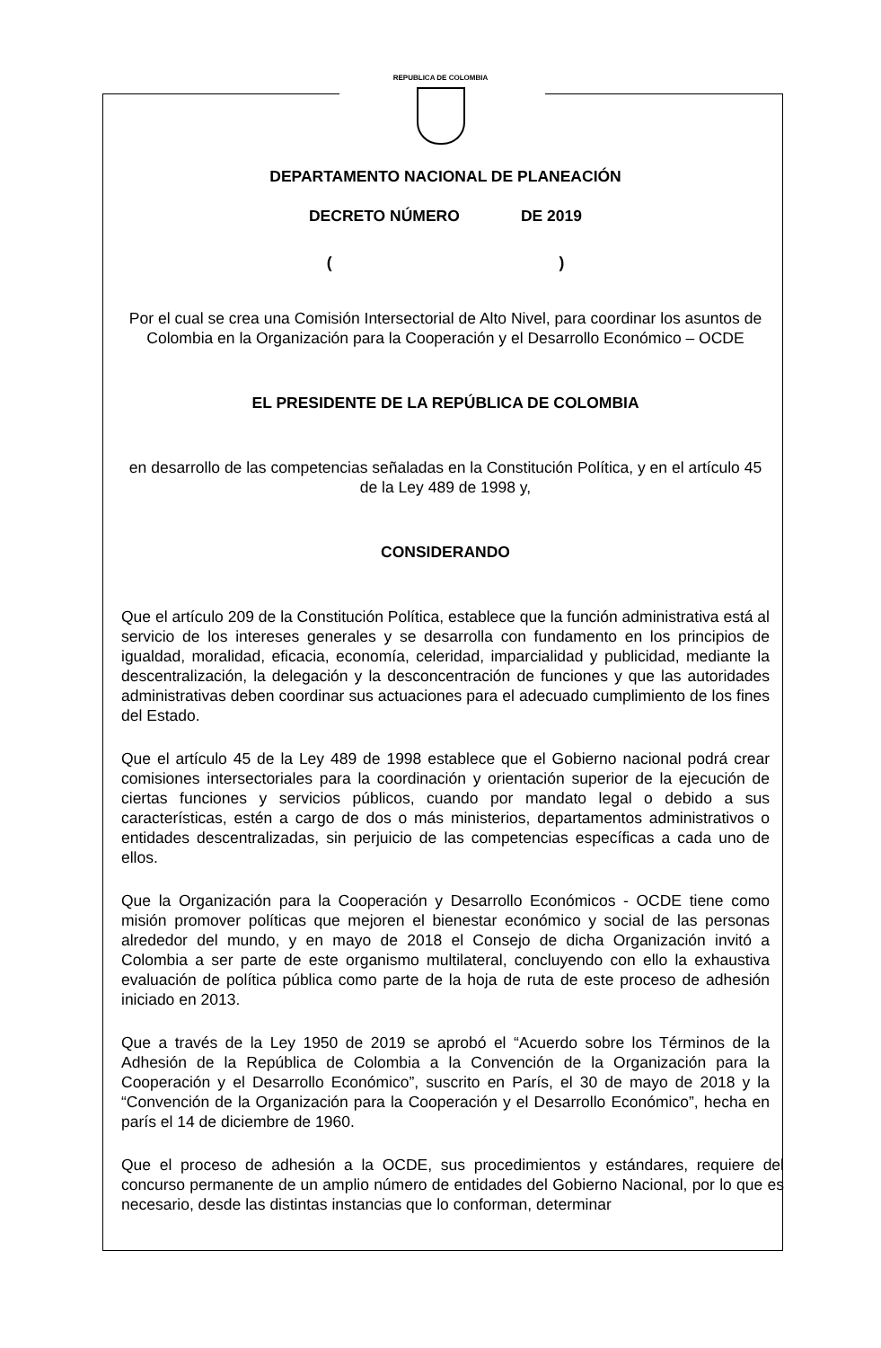REPUBLICA DE COLOMBIA
DEPARTAMENTO NACIONAL DE PLANEACIÓN
DECRETO NÚMERO DE 2019
( )
Por el cual se crea una Comisión Intersectorial de Alto Nivel, para coordinar los asuntos de Colombia en la Organización para la Cooperación y el Desarrollo Económico – OCDE
EL PRESIDENTE DE LA REPÚBLICA DE COLOMBIA
en desarrollo de las competencias señaladas en la Constitución Política, y en el artículo 45 de la Ley 489 de 1998 y,
CONSIDERANDO
Que el artículo 209 de la Constitución Política, establece que la función administrativa está al servicio de los intereses generales y se desarrolla con fundamento en los principios de igualdad, moralidad, eficacia, economía, celeridad, imparcialidad y publicidad, mediante la descentralización, la delegación y la desconcentración de funciones y que las autoridades administrativas deben coordinar sus actuaciones para el adecuado cumplimiento de los fines del Estado.
Que el artículo 45 de la Ley 489 de 1998 establece que el Gobierno nacional podrá crear comisiones intersectoriales para la coordinación y orientación superior de la ejecución de ciertas funciones y servicios públicos, cuando por mandato legal o debido a sus características, estén a cargo de dos o más ministerios, departamentos administrativos o entidades descentralizadas, sin perjuicio de las competencias específicas a cada uno de ellos.
Que la Organización para la Cooperación y Desarrollo Económicos - OCDE tiene como misión promover políticas que mejoren el bienestar económico y social de las personas alrededor del mundo, y en mayo de 2018 el Consejo de dicha Organización invitó a Colombia a ser parte de este organismo multilateral, concluyendo con ello la exhaustiva evaluación de política pública como parte de la hoja de ruta de este proceso de adhesión iniciado en 2013.
Que a través de la Ley 1950 de 2019 se aprobó el “Acuerdo sobre los Términos de la Adhesión de la República de Colombia a la Convención de la Organización para la Cooperación y el Desarrollo Económico”, suscrito en París, el 30 de mayo de 2018 y la “Convención de la Organización para la Cooperación y el Desarrollo Económico”, hecha en parís el 14 de diciembre de 1960.
Que el proceso de adhesión a la OCDE, sus procedimientos y estándares, requiere del concurso permanente de un amplio número de entidades del Gobierno Nacional, por lo que es necesario, desde las distintas instancias que lo conforman, determinar